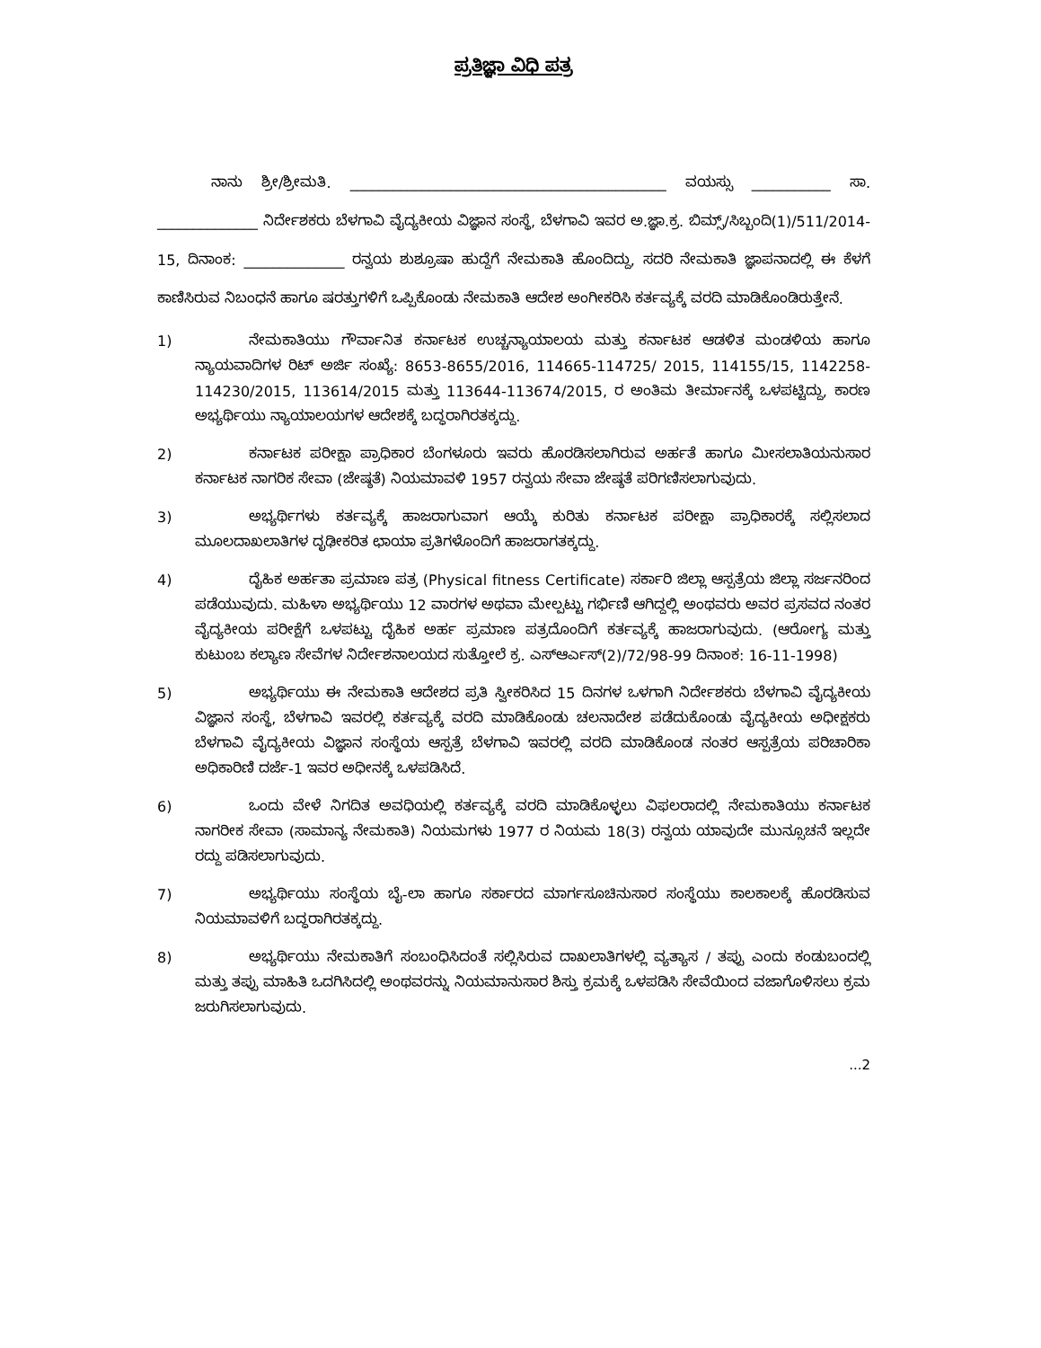ಪ್ರತಿಜ್ಞಾ ವಿಧಿ ಪತ್ರ
ನಾನು ಶ್ರೀ/ಶ್ರೀಮತಿ. ____________________________________________ ವಯಸ್ಸು ___________ ಸಾ. ______________ ನಿರ್ದೇಶಕರು ಬೆಳಗಾವಿ ವೈದ್ಯಕೀಯ ವಿಜ್ಞಾನ ಸಂಸ್ಥೆ, ಬೆಳಗಾವಿ ಇವರ ಅ.ಜ್ಞಾ.ಕ್ರ. ಬಿಮ್ಸ್/ಸಿಬ್ಬಂದಿ(1)/511/2014-15, ದಿನಾಂಕ: ______________ ರನ್ವಯ ಶುಶ್ರೂಷಾ ಹುದ್ದೆಗೆ ನೇಮಕಾತಿ ಹೊಂದಿದ್ದು, ಸದರಿ ನೇಮಕಾತಿ ಜ್ಞಾಪನಾದಲ್ಲಿ ಈ ಕೆಳಗೆ ಕಾಣಿಸಿರುವ ನಿಬಂಧನೆ ಹಾಗೂ ಷರತ್ತುಗಳಿಗೆ ಒಪ್ಪಿಕೊಂಡು ನೇಮಕಾತಿ ಆದೇಶ ಅಂಗೀಕರಿಸಿ ಕರ್ತವ್ಯಕ್ಕೆ ವರದಿ ಮಾಡಿಕೊಂಡಿರುತ್ತೇನೆ.
1) ನೇಮಕಾತಿಯು ಗೌರ್ವಾನಿತ ಕರ್ನಾಟಕ ಉಚ್ಚನ್ಯಾಯಾಲಯ ಮತ್ತು ಕರ್ನಾಟಕ ಆಡಳಿತ ಮಂಡಳಿಯ ಹಾಗೂ ನ್ಯಾಯವಾದಿಗಳ ರಿಟ್ ಅರ್ಜಿ ಸಂಖ್ಯೆ: 8653-8655/2016, 114665-114725/ 2015, 114155/15, 1142258-114230/2015, 113614/2015 ಮತ್ತು 113644-113674/2015, ರ ಅಂತಿಮ ತೀರ್ಮಾನಕ್ಕೆ ಒಳಪಟ್ಟಿದ್ದು, ಕಾರಣ ಅಭ್ಯರ್ಥಿಯು ನ್ಯಾಯಾಲಯಗಳ ಆದೇಶಕ್ಕೆ ಬದ್ಧರಾಗಿರತಕ್ಕದ್ದು.
2) ಕರ್ನಾಟಕ ಪರೀಕ್ಷಾ ಪ್ರಾಧಿಕಾರ ಬೆಂಗಳೂರು ಇವರು ಹೊರಡಿಸಲಾಗಿರುವ ಅರ್ಹತೆ ಹಾಗೂ ಮೀಸಲಾತಿಯನುಸಾರ ಕರ್ನಾಟಕ ನಾಗರಿಕ ಸೇವಾ (ಜೇಷ್ಠತೆ) ನಿಯಮಾವಳಿ 1957 ರನ್ವಯ ಸೇವಾ ಜೇಷ್ಠತೆ ಪರಿಗಣಿಸಲಾಗುವುದು.
3) ಅಭ್ಯರ್ಥಿಗಳು ಕರ್ತವ್ಯಕ್ಕೆ ಹಾಜರಾಗುವಾಗ ಆಯ್ಕೆ ಕುರಿತು ಕರ್ನಾಟಕ ಪರೀಕ್ಷಾ ಪ್ರಾಧಿಕಾರಕ್ಕೆ ಸಲ್ಲಿಸಲಾದ ಮೂಲದಾಖಲಾತಿಗಳ ದೃಢೀಕರಿತ ಛಾಯಾ ಪ್ರತಿಗಳೊಂದಿಗೆ ಹಾಜರಾಗತಕ್ಕದ್ದು.
4) ದೈಹಿಕ ಅರ್ಹತಾ ಪ್ರಮಾಣ ಪತ್ರ (Physical fitness Certificate) ಸರ್ಕಾರಿ ಜಿಲ್ಲಾ ಆಸ್ಪತ್ರೆಯ ಜಿಲ್ಲಾ ಸರ್ಜನರಿಂದ ಪಡೆಯುವುದು. ಮಹಿಳಾ ಅಭ್ಯರ್ಥಿಯು 12 ವಾರಗಳ ಅಥವಾ ಮೇಲ್ಪಟ್ಟು ಗರ್ಭಿಣಿ ಆಗಿದ್ದಲ್ಲಿ ಅಂಥವರು ಅವರ ಪ್ರಸವದ ನಂತರ ವೈದ್ಯಕೀಯ ಪರೀಕ್ಷೆಗೆ ಒಳಪಟ್ಟು ದೈಹಿಕ ಅರ್ಹ ಪ್ರಮಾಣ ಪತ್ರದೊಂದಿಗೆ ಕರ್ತವ್ಯಕ್ಕೆ ಹಾಜರಾಗುವುದು. (ಆರೋಗ್ಯ ಮತ್ತು ಕುಟುಂಬ ಕಲ್ಯಾಣ ಸೇವೆಗಳ ನಿರ್ದೇಶನಾಲಯದ ಸುತ್ತೋಲೆ ಕ್ರ. ಎಸ್ಆರ್ಎಸ್(2)/72/98-99 ದಿನಾಂಕ: 16-11-1998)
5) ಅಭ್ಯರ್ಥಿಯು ಈ ನೇಮಕಾತಿ ಆದೇಶದ ಪ್ರತಿ ಸ್ವೀಕರಿಸಿದ 15 ದಿನಗಳ ಒಳಗಾಗಿ ನಿರ್ದೇಶಕರು ಬೆಳಗಾವಿ ವೈದ್ಯಕೀಯ ವಿಜ್ಞಾನ ಸಂಸ್ಥೆ, ಬೆಳಗಾವಿ ಇವರಲ್ಲಿ ಕರ್ತವ್ಯಕ್ಕೆ ವರದಿ ಮಾಡಿಕೊಂಡು ಚಲನಾದೇಶ ಪಡೆದುಕೊಂಡು ವೈದ್ಯಕೀಯ ಅಧೀಕ್ಷಕರು ಬೆಳಗಾವಿ ವೈದ್ಯಕೀಯ ವಿಜ್ಞಾನ ಸಂಸ್ಥೆಯ ಆಸ್ಪತ್ರೆ ಬೆಳಗಾವಿ ಇವರಲ್ಲಿ ವರದಿ ಮಾಡಿಕೊಂಡ ನಂತರ ಆಸ್ಪತ್ರೆಯ ಪರಿಚಾರಿಕಾ ಅಧಿಕಾರಿಣಿ ದರ್ಜೆ-1 ಇವರ ಅಧೀನಕ್ಕೆ ಒಳಪಡಿಸಿದೆ.
6) ಒಂದು ವೇಳೆ ನಿಗದಿತ ಅವಧಿಯಲ್ಲಿ ಕರ್ತವ್ಯಕ್ಕೆ ವರದಿ ಮಾಡಿಕೊಳ್ಳಲು ವಿಫಲರಾದಲ್ಲಿ ನೇಮಕಾತಿಯು ಕರ್ನಾಟಕ ನಾಗರೀಕ ಸೇವಾ (ಸಾಮಾನ್ಯ ನೇಮಕಾತಿ) ನಿಯಮಗಳು 1977 ರ ನಿಯಮ 18(3) ರನ್ವಯ ಯಾವುದೇ ಮುನ್ಸೂಚನೆ ಇಲ್ಲದೇ ರದ್ದು ಪಡಿಸಲಾಗುವುದು.
7) ಅಭ್ಯರ್ಥಿಯು ಸಂಸ್ಥೆಯ ಬೈ-ಲಾ ಹಾಗೂ ಸರ್ಕಾರದ ಮಾರ್ಗಸೂಚಿನುಸಾರ ಸಂಸ್ಥೆಯು ಕಾಲಕಾಲಕ್ಕೆ ಹೊರಡಿಸುವ ನಿಯಮಾವಳಿಗೆ ಬದ್ಧರಾಗಿರತಕ್ಕದ್ದು.
8) ಅಭ್ಯರ್ಥಿಯು ನೇಮಕಾತಿಗೆ ಸಂಬಂಧಿಸಿದಂತೆ ಸಲ್ಲಿಸಿರುವ ದಾಖಲಾತಿಗಳಲ್ಲಿ ವ್ಯತ್ಯಾಸ / ತಪ್ಪು ಎಂದು ಕಂಡುಬಂದಲ್ಲಿ ಮತ್ತು ತಪ್ಪು ಮಾಹಿತಿ ಒದಗಿಸಿದಲ್ಲಿ ಅಂಥವರನ್ನು ನಿಯಮಾನುಸಾರ ಶಿಸ್ತು ಕ್ರಮಕ್ಕೆ ಒಳಪಡಿಸಿ ಸೇವೆಯಿಂದ ವಜಾಗೊಳಿಸಲು ಕ್ರಮ ಜರುಗಿಸಲಾಗುವುದು.
...2